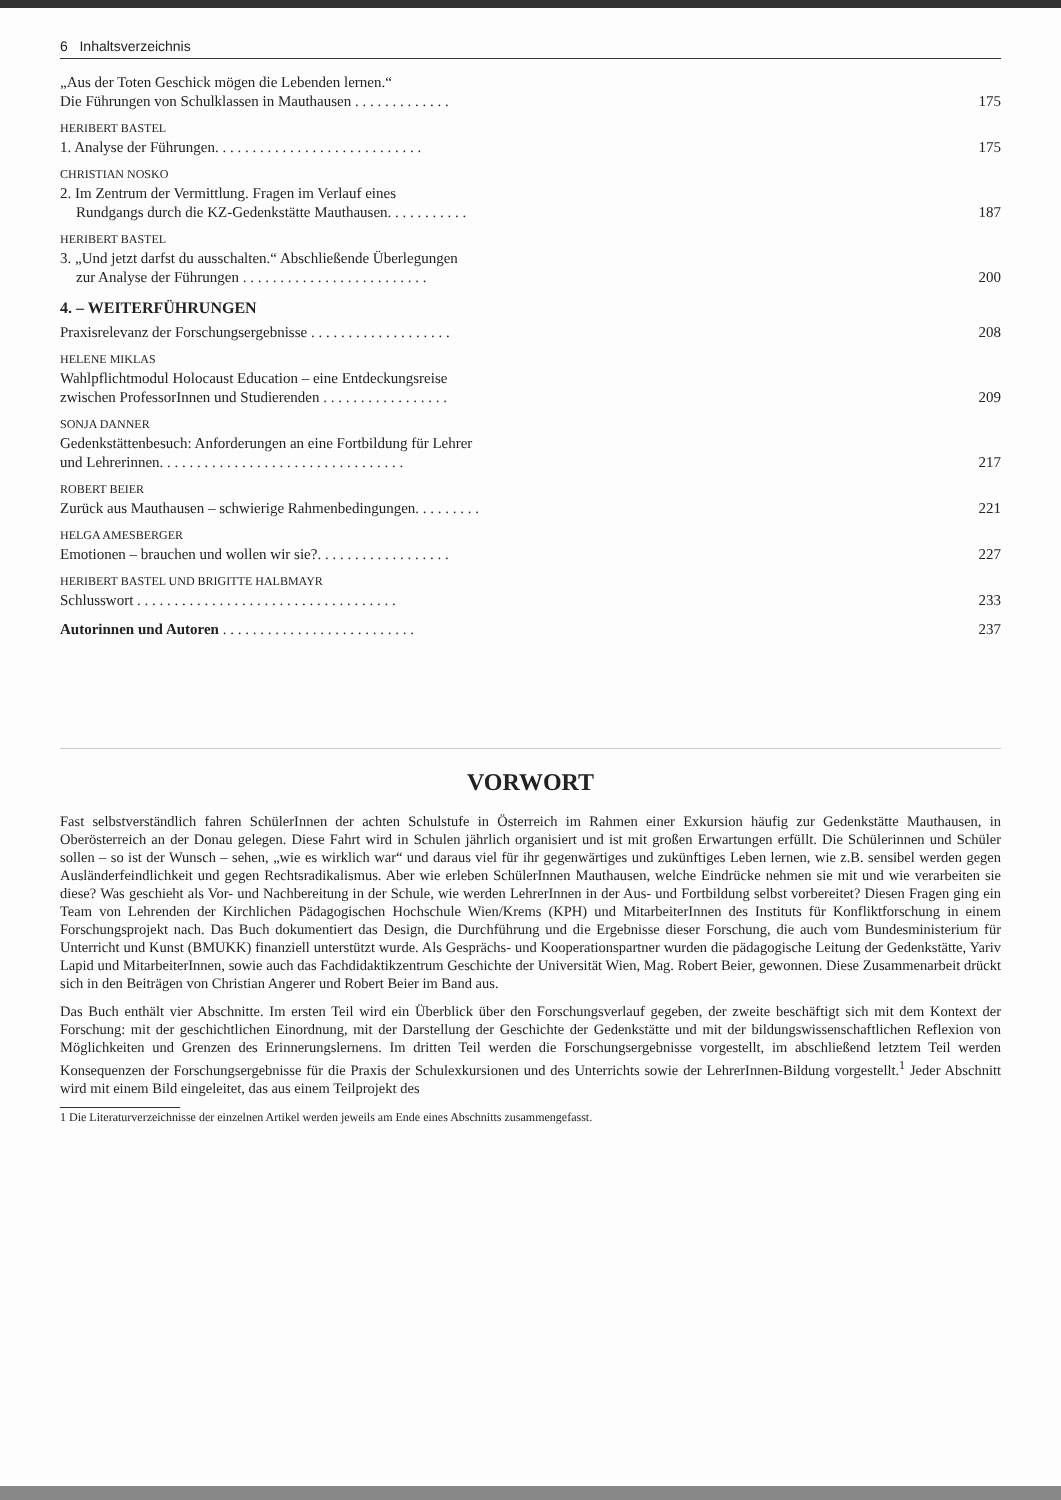6 Inhaltsverzeichnis
„Aus der Toten Geschick mögen die Lebenden lernen.“
Die Führungen von Schulklassen in Mauthausen . . . . . . . . . . . . . 175
HERIBERT BASTEL
1. Analyse der Führungen. . . . . . . . . . . . . . . . . . . . . . . . . . . . 175
CHRISTIAN NOSKO
2. Im Zentrum der Vermittlung. Fragen im Verlauf eines
Rundgangs durch die KZ-Gedenkstätte Mauthausen. . . . . . . . . . . 187
HERIBERT BASTEL
3. „Und jetzt darfst du ausschalten.“ Abschließende Überlegungen
zur Analyse der Führungen . . . . . . . . . . . . . . . . . . . . . . . . . 200
4. – WEITERFÜHRUNGEN
Praxisrelevanz der Forschungsergebnisse . . . . . . . . . . . . . . . . . . . 208
HELENE MIKLAS
Wahlpflichtmodul Holocaust Education – eine Entdeckungsreise
zwischen ProfessorInnen und Studierenden . . . . . . . . . . . . . . . . . 209
SONJA DANNER
Gedenkstättenbesuch: Anforderungen an eine Fortbildung für Lehrer
und Lehrerinnen. . . . . . . . . . . . . . . . . . . . . . . . . . . . . . . . . 217
ROBERT BEIER
Zurück aus Mauthausen – schwierige Rahmenbedingungen. . . . . . . . . 221
HELGA AMESBERGER
Emotionen – brauchen und wollen wir sie?. . . . . . . . . . . . . . . . . . 227
HERIBERT BASTEL UND BRIGITTE HALBMAYR
Schlusswort . . . . . . . . . . . . . . . . . . . . . . . . . . . . . . . . . . . 233
Autorinnen und Autoren . . . . . . . . . . . . . . . . . . . . . . . . . . 237
VORWORT
Fast selbstverständlich fahren SchülerInnen der achten Schulstufe in Österreich im Rahmen einer Exkursion häufig zur Gedenkstätte Mauthausen, in Oberösterreich an der Donau gelegen. Diese Fahrt wird in Schulen jährlich organisiert und ist mit großen Erwartungen erfüllt. Die Schülerinnen und Schüler sollen – so ist der Wunsch – sehen, „wie es wirklich war“ und daraus viel für ihr gegenwärtiges und zukünftiges Leben lernen, wie z.B. sensibel werden gegen Ausländerfeindlichkeit und gegen Rechtsradikalismus. Aber wie erleben SchülerInnen Mauthausen, welche Eindrücke nehmen sie mit und wie verarbeiten sie diese? Was geschieht als Vor- und Nachbereitung in der Schule, wie werden LehrerInnen in der Aus- und Fortbildung selbst vorbereitet? Diesen Fragen ging ein Team von Lehrenden der Kirchlichen Pädagogischen Hochschule Wien/Krems (KPH) und MitarbeiterInnen des Instituts für Konfliktforschung in einem Forschungsprojekt nach. Das Buch dokumentiert das Design, die Durchführung und die Ergebnisse dieser Forschung, die auch vom Bundesministerium für Unterricht und Kunst (BMUKK) finanziell unterstützt wurde. Als Gesprächs- und Kooperationspartner wurden die pädagogische Leitung der Gedenkstätte, Yariv Lapid und MitarbeiterInnen, sowie auch das Fachdidaktikzentrum Geschichte der Universität Wien, Mag. Robert Beier, gewonnen. Diese Zusammenarbeit drückt sich in den Beiträgen von Christian Angerer und Robert Beier im Band aus.
Das Buch enthält vier Abschnitte. Im ersten Teil wird ein Überblick über den Forschungsverlauf gegeben, der zweite beschäftigt sich mit dem Kontext der Forschung: mit der geschichtlichen Einordnung, mit der Darstellung der Geschichte der Gedenkstätte und mit der bildungswissenschaftlichen Reflexion von Möglichkeiten und Grenzen des Erinnerungslernens. Im dritten Teil werden die Forschungsergebnisse vorgestellt, im abschließend letztem Teil werden Konsequenzen der Forschungsergebnisse für die Praxis der Schulexkursionen und des Unterrichts sowie der LehrerInnen-Bildung vorgestellt.<sup>1</sup> Jeder Abschnitt wird mit einem Bild eingeleitet, das aus einem Teilprojekt des
1 Die Literaturverzeichnisse der einzelnen Artikel werden jeweils am Ende eines Abschnitts zusammengefasst.